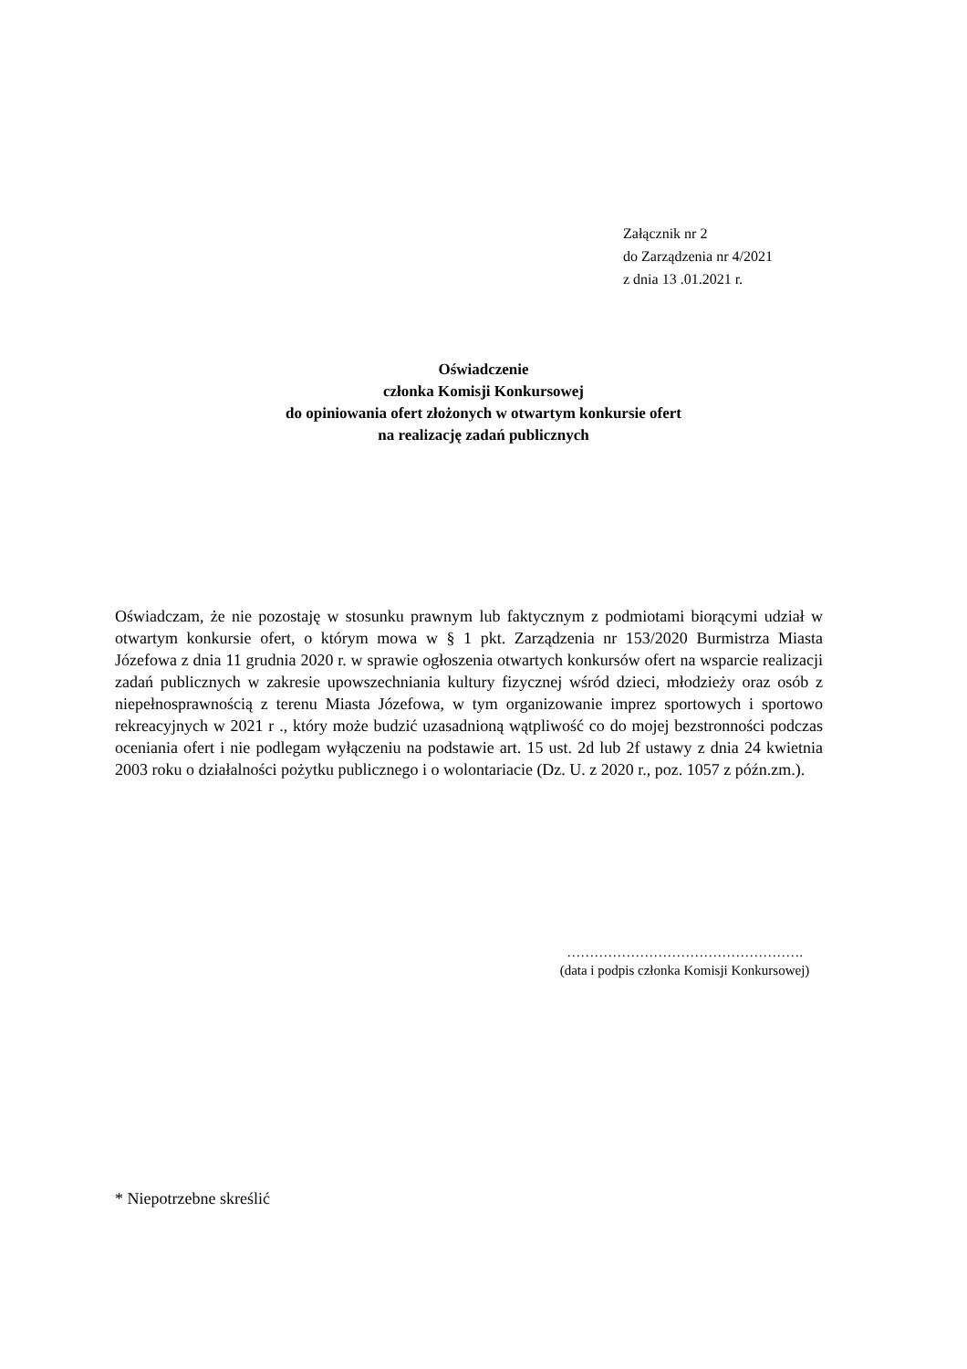Załącznik nr 2
do Zarządzenia nr 4/2021
z dnia 13 .01.2021 r.
Oświadczenie
członka Komisji Konkursowej
do opiniowania ofert złożonych w otwartym konkursie ofert
na realizację zadań publicznych
Oświadczam, że nie pozostaję w stosunku prawnym lub faktycznym z podmiotami biorącymi udział w otwartym konkursie ofert, o którym mowa w § 1 pkt. Zarządzenia nr 153/2020 Burmistrza Miasta Józefowa z dnia 11 grudnia 2020 r. w sprawie ogłoszenia otwartych konkursów ofert na wsparcie realizacji zadań publicznych w zakresie upowszechniania kultury fizycznej wśród dzieci, młodzieży oraz osób z niepełnosprawnością z terenu Miasta Józefowa, w tym organizowanie imprez sportowych i sportowo rekreacyjnych w 2021 r ., który może budzić uzasadnioną wątpliwość co do mojej bezstronności podczas oceniania ofert i nie podlegam wyłączeniu na podstawie art. 15 ust. 2d lub 2f ustawy z dnia 24 kwietnia 2003 roku o działalności pożytku publicznego i o wolontariacie (Dz. U. z 2020 r., poz. 1057 z późn.zm.).
…………………………………………….
(data i podpis członka Komisji Konkursowej)
* Niepotrzebne skreślić